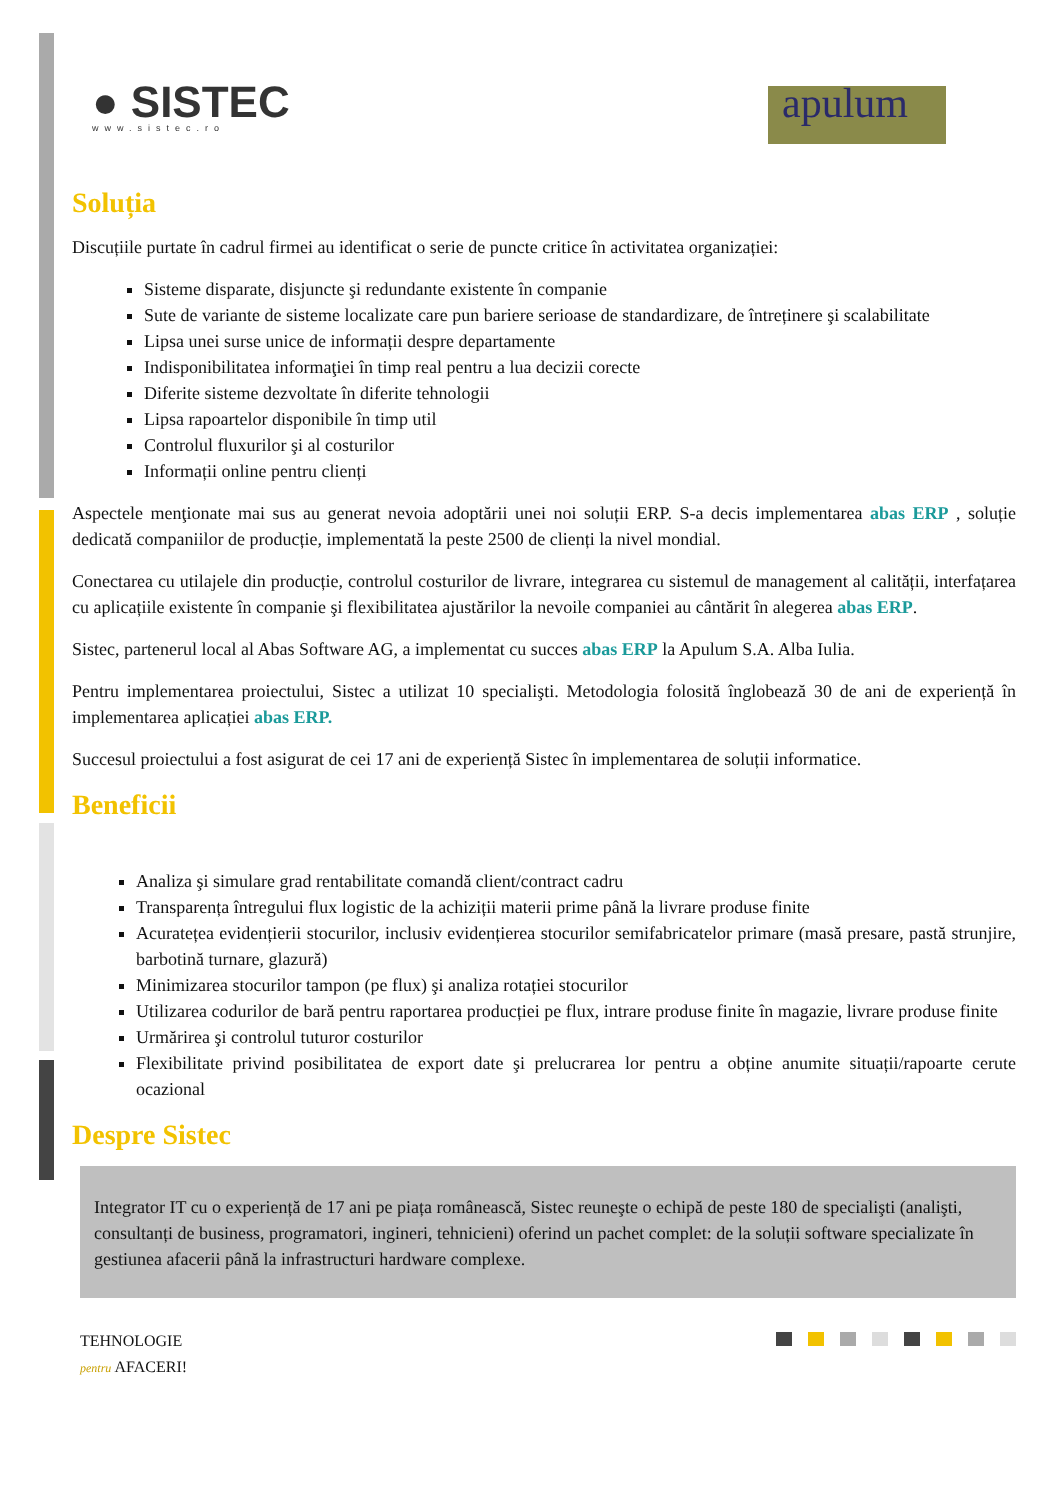● SISTEC
www.sistec.ro
apulum
Soluția
Discuțiile purtate în cadrul firmei au identificat o serie de puncte critice în activitatea organizației:
Sisteme disparate, disjuncte şi redundante existente în companie
Sute de variante de sisteme localizate care pun bariere serioase de standardizare, de întreținere şi scalabilitate
Lipsa unei surse unice de informații despre departamente
Indisponibilitatea informaţiei în timp real pentru a lua decizii corecte
Diferite sisteme dezvoltate în diferite tehnologii
Lipsa rapoartelor disponibile în timp util
Controlul fluxurilor şi al costurilor
Informații online pentru clienți
Aspectele menţionate mai sus au generat nevoia adoptării unei noi soluții ERP. S-a decis implementarea abas ERP , soluție dedicată companiilor de producție, implementată la peste 2500 de clienți la nivel mondial.
Conectarea cu utilajele din producție, controlul costurilor de livrare, integrarea cu sistemul de management al calității, interfațarea cu aplicațiile existente în companie şi flexibilitatea ajustărilor la nevoile companiei au cântărit în alegerea abas ERP.
Sistec, partenerul local al Abas Software AG, a implementat cu succes abas ERP la Apulum S.A. Alba Iulia.
Pentru implementarea proiectului, Sistec a utilizat 10 specialişti. Metodologia folosită înglobează 30 de ani de experiență în implementarea aplicației abas ERP.
Succesul proiectului a fost asigurat de cei 17 ani de experiență Sistec în implementarea de soluții informatice.
Beneficii
Analiza şi simulare grad rentabilitate comandă client/contract cadru
Transparența întregului flux logistic de la achiziții materii prime până la livrare produse finite
Acuratețea evidențierii stocurilor, inclusiv evidențierea stocurilor semifabricatelor primare (masă presare, pastă strunjire, barbotină turnare, glazură)
Minimizarea stocurilor tampon (pe flux) şi analiza rotației stocurilor
Utilizarea codurilor de bară pentru raportarea producției pe flux, intrare produse finite în magazie, livrare produse finite
Urmărirea şi controlul tuturor costurilor
Flexibilitate privind posibilitatea de export date şi prelucrarea lor pentru a obține anumite situații/rapoarte cerute ocazional
Despre Sistec
Integrator IT cu o experiență de 17 ani pe piața românească, Sistec reuneşte o echipă de peste 180 de specialişti (analişti, consultanți de business, programatori, ingineri, tehnicieni) oferind un pachet complet: de la soluții software specializate în gestiunea afacerii până la infrastructuri hardware complexe.
TEHNOLOGIE
pentru AFACERI!